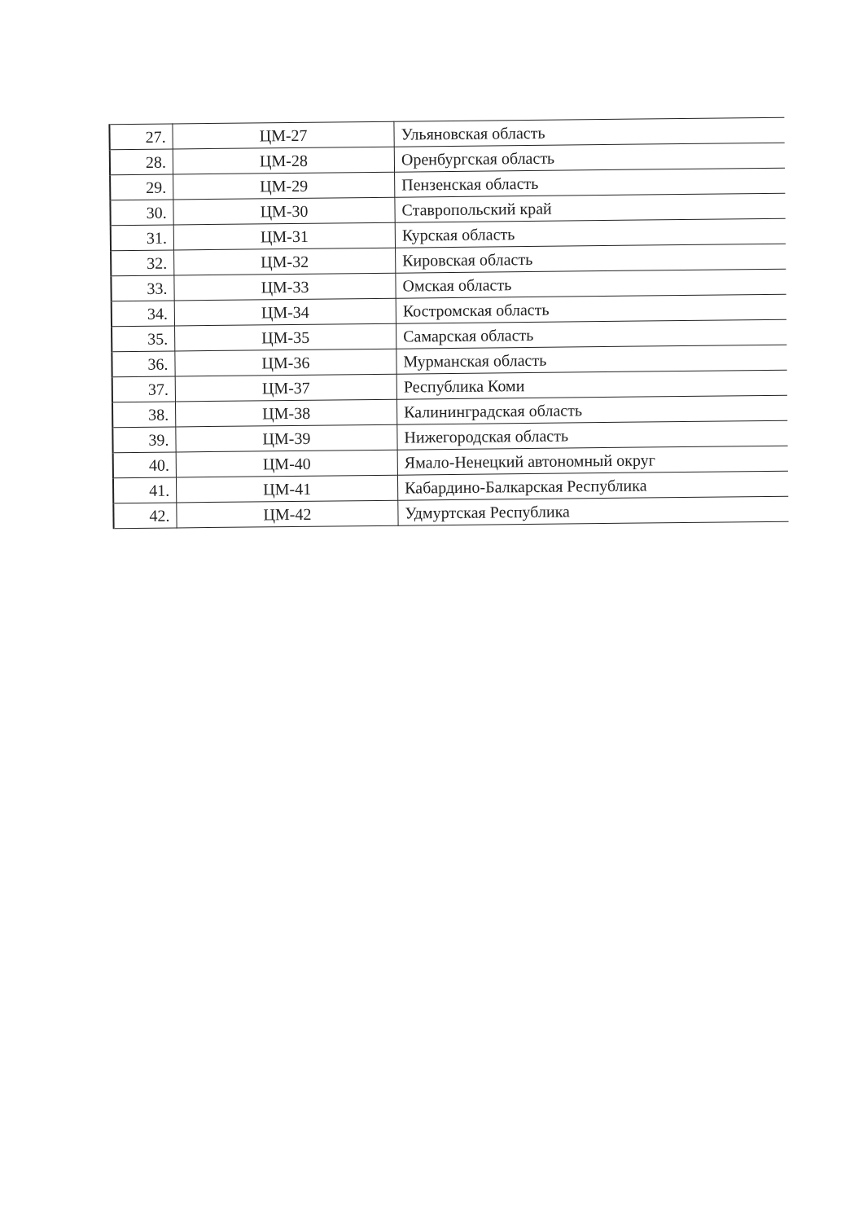| 27. | ЦМ-27 | Ульяновская область |
| 28. | ЦМ-28 | Оренбургская область |
| 29. | ЦМ-29 | Пензенская область |
| 30. | ЦМ-30 | Ставропольский край |
| 31. | ЦМ-31 | Курская область |
| 32. | ЦМ-32 | Кировская область |
| 33. | ЦМ-33 | Омская область |
| 34. | ЦМ-34 | Костромская область |
| 35. | ЦМ-35 | Самарская область |
| 36. | ЦМ-36 | Мурманская область |
| 37. | ЦМ-37 | Республика Коми |
| 38. | ЦМ-38 | Калининградская область |
| 39. | ЦМ-39 | Нижегородская область |
| 40. | ЦМ-40 | Ямало-Ненецкий автономный округ |
| 41. | ЦМ-41 | Кабардино-Балкарская Республика |
| 42. | ЦМ-42 | Удмуртская Республика |